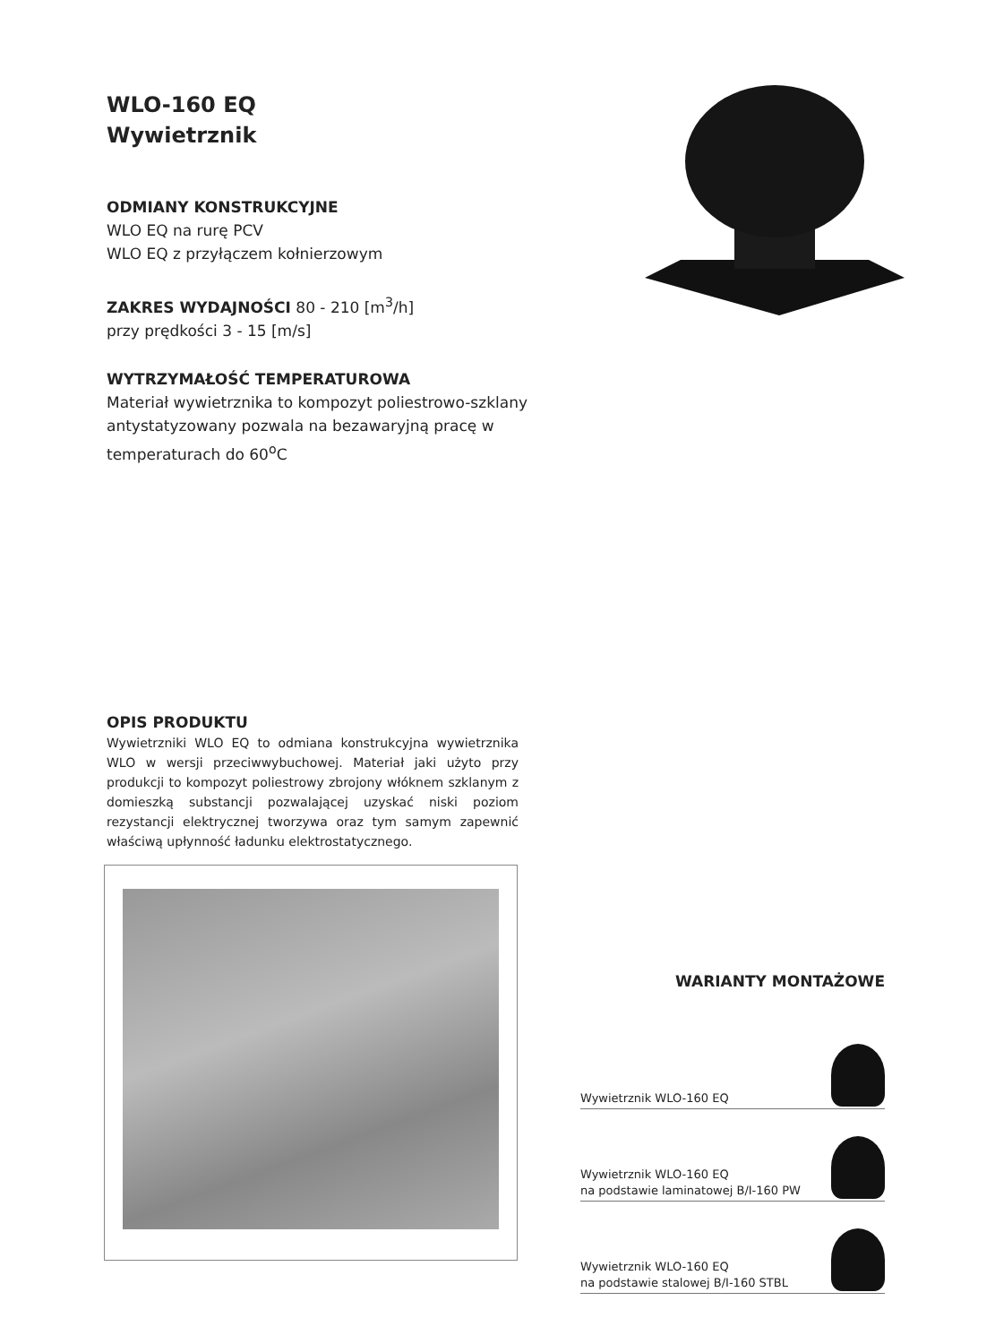WLO-160 EQ
Wywietrznik
ODMIANY KONSTRUKCYJNE
WLO EQ na rurę PCV
WLO EQ z przyłączem kołnierzowym
ZAKRES WYDAJNOŚCI 80 - 210 [m<sup>3</sup>/h]
przy prędkości 3 - 15 [m/s]
WYTRZYMAŁOŚĆ TEMPERATUROWA
Materiał wywietrznika to kompozyt poliestrowo-szklany antystatyzowany pozwala na bezawaryjną pracę w temperaturach do 60<sup>o</sup>C
OPIS PRODUKTU
Wywietrzniki WLO EQ to odmiana konstrukcyjna wywietrznika WLO w wersji przeciwwybuchowej. Materiał jaki użyto przy produkcji to kompozyt poliestrowy zbrojony włóknem szklanym z domieszką substancji pozwalającej uzyskać niski poziom rezystancji elektrycznej tworzywa oraz tym samym zapewnić właściwą upłynność ładunku elektrostatycznego.
WARIANTY MONTAŻOWE
Wywietrznik WLO-160 EQ
Wywietrznik WLO-160 EQ
na podstawie laminatowej B/I-160 PW
Wywietrznik WLO-160 EQ
na podstawie stalowej B/I-160 STBL